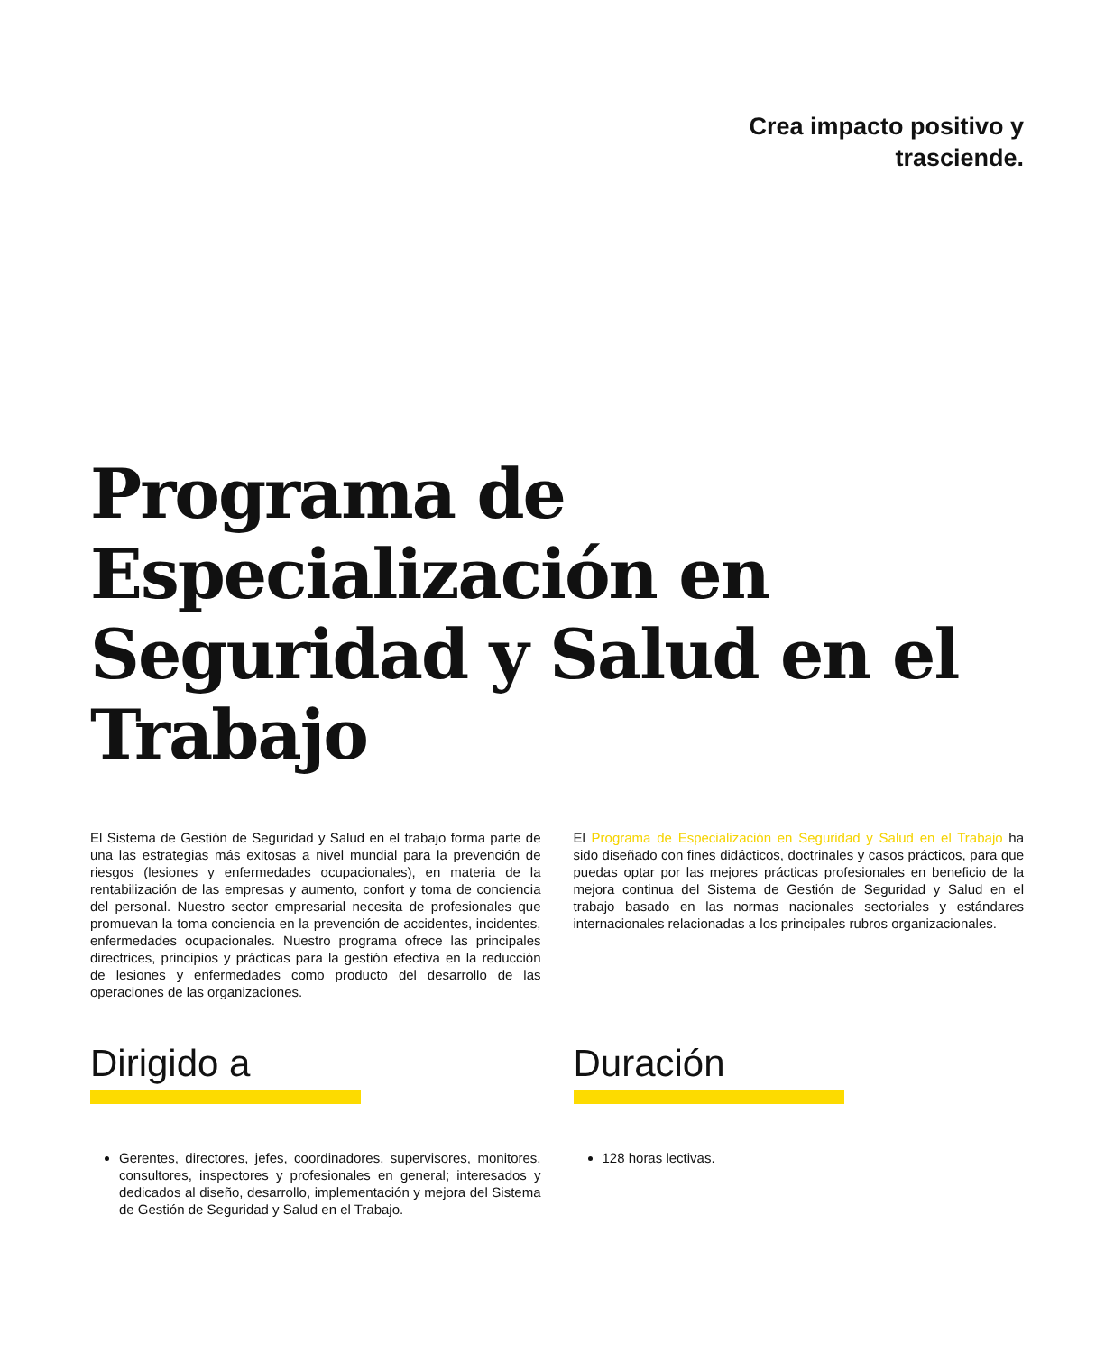Crea impacto positivo y
trasciende.
Programa de Especialización en Seguridad y Salud en el Trabajo
El Sistema de Gestión de Seguridad y Salud en el trabajo forma parte de una las estrategias más exitosas a nivel mundial para la prevención de riesgos (lesiones y enfermedades ocupacionales), en materia de la rentabilización de las empresas y aumento, confort y toma de conciencia del personal. Nuestro sector empresarial necesita de profesionales que promuevan la toma conciencia en la prevención de accidentes, incidentes, enfermedades ocupacionales. Nuestro programa ofrece las principales directrices, principios y prácticas para la gestión efectiva en la reducción de lesiones y enfermedades como producto del desarrollo de las operaciones de las organizaciones.
El Programa de Especialización en Seguridad y Salud en el Trabajo ha sido diseñado con fines didácticos, doctrinales y casos prácticos, para que puedas optar por las mejores prácticas profesionales en beneficio de la mejora continua del Sistema de Gestión de Seguridad y Salud en el trabajo basado en las normas nacionales sectoriales y estándares internacionales relacionadas a los principales rubros organizacionales.
Dirigido a
Gerentes, directores, jefes, coordinadores, supervisores, monitores, consultores, inspectores y profesionales en general; interesados y dedicados al diseño, desarrollo, implementación y mejora del Sistema de Gestión de Seguridad y Salud en el Trabajo.
Duración
128 horas lectivas.